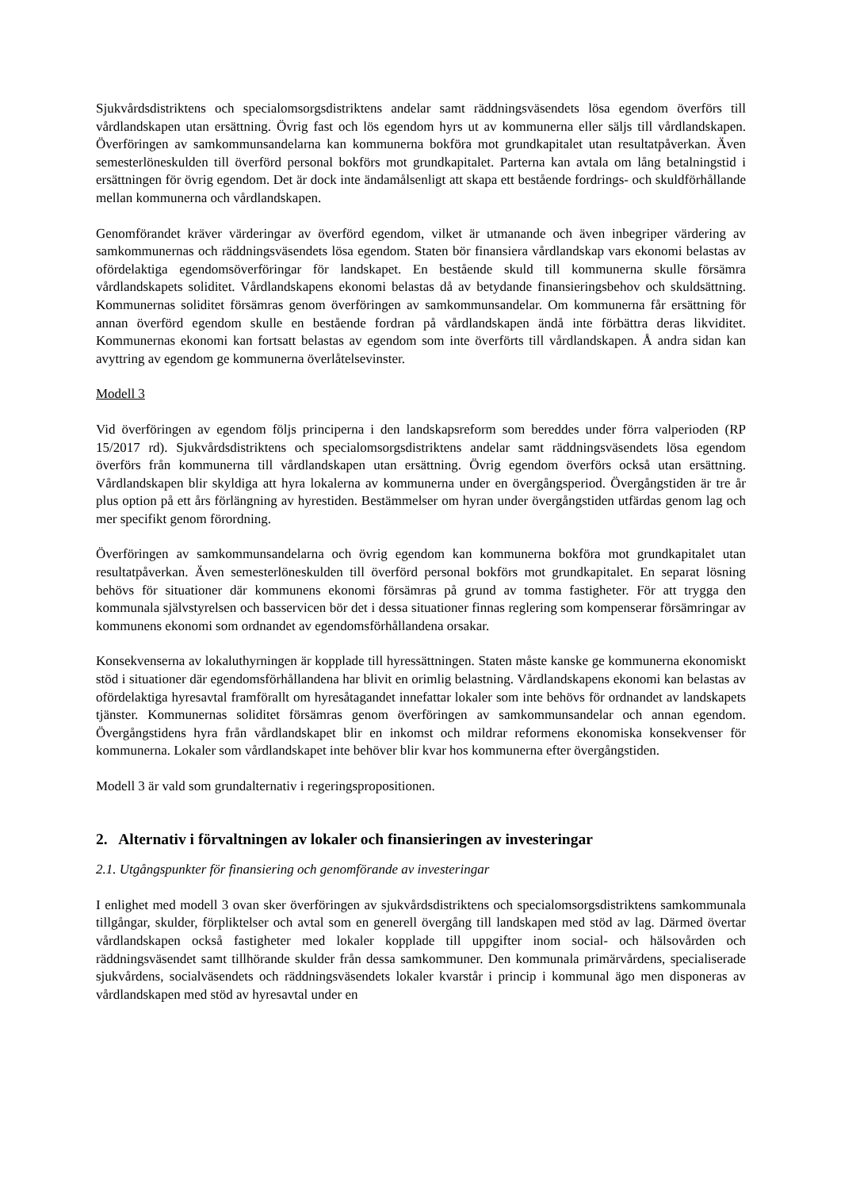Sjukvårdsdistriktens och specialomsorgsdistriktens andelar samt räddningsväsendets lösa egendom överförs till vårdlandskapen utan ersättning. Övrig fast och lös egendom hyrs ut av kommunerna eller säljs till vårdlandskapen. Överföringen av samkommunsandelarna kan kommunerna bokföra mot grundkapitalet utan resultatpåverkan. Även semesterlöneskulden till överförd personal bokförs mot grundkapitalet. Parterna kan avtala om lång betalningstid i ersättningen för övrig egendom. Det är dock inte ändamålsenligt att skapa ett bestående fordrings- och skuldförhållande mellan kommunerna och vårdlandskapen.
Genomförandet kräver värderingar av överförd egendom, vilket är utmanande och även inbegriper värdering av samkommunernas och räddningsväsendets lösa egendom. Staten bör finansiera vårdlandskap vars ekonomi belastas av ofördelaktiga egendomsöverföringar för landskapet. En bestående skuld till kommunerna skulle försämra vårdlandskapets soliditet. Vårdlandskapens ekonomi belastas då av betydande finansieringsbehov och skuldsättning. Kommunernas soliditet försämras genom överföringen av samkommunsandelar. Om kommunerna får ersättning för annan överförd egendom skulle en bestående fordran på vårdlandskapen ändå inte förbättra deras likviditet. Kommunernas ekonomi kan fortsatt belastas av egendom som inte överförts till vårdlandskapen. Å andra sidan kan avyttring av egendom ge kommunerna överlåtelsevinster.
Modell 3
Vid överföringen av egendom följs principerna i den landskapsreform som bereddes under förra valperioden (RP 15/2017 rd). Sjukvårdsdistriktens och specialomsorgsdistriktens andelar samt räddningsväsendets lösa egendom överförs från kommunerna till vårdlandskapen utan ersättning. Övrig egendom överförs också utan ersättning. Vårdlandskapen blir skyldiga att hyra lokalerna av kommunerna under en övergångsperiod. Övergångstiden är tre år plus option på ett års förlängning av hyrestiden. Bestämmelser om hyran under övergångstiden utfärdas genom lag och mer specifikt genom förordning.
Överföringen av samkommunsandelarna och övrig egendom kan kommunerna bokföra mot grundkapitalet utan resultatpåverkan. Även semesterlöneskulden till överförd personal bokförs mot grundkapitalet. En separat lösning behövs för situationer där kommunens ekonomi försämras på grund av tomma fastigheter. För att trygga den kommunala självstyrelsen och basservicen bör det i dessa situationer finnas reglering som kompenserar försämringar av kommunens ekonomi som ordnandet av egendomsförhållandena orsakar.
Konsekvenserna av lokaluthyrningen är kopplade till hyressättningen. Staten måste kanske ge kommunerna ekonomiskt stöd i situationer där egendomsförhållandena har blivit en orimlig belastning. Vårdlandskapens ekonomi kan belastas av ofördelaktiga hyresavtal framförallt om hyresåtagandet innefattar lokaler som inte behövs för ordnandet av landskapets tjänster. Kommunernas soliditet försämras genom överföringen av samkommunsandelar och annan egendom. Övergångstidens hyra från vårdlandskapet blir en inkomst och mildrar reformens ekonomiska konsekvenser för kommunerna. Lokaler som vårdlandskapet inte behöver blir kvar hos kommunerna efter övergångstiden.
Modell 3 är vald som grundalternativ i regeringspropositionen.
2. Alternativ i förvaltningen av lokaler och finansieringen av investeringar
2.1. Utgångspunkter för finansiering och genomförande av investeringar
I enlighet med modell 3 ovan sker överföringen av sjukvårdsdistriktens och specialomsorgsdistriktens samkommunala tillgångar, skulder, förpliktelser och avtal som en generell övergång till landskapen med stöd av lag. Därmed övertar vårdlandskapen också fastigheter med lokaler kopplade till uppgifter inom social- och hälsovården och räddningsväsendet samt tillhörande skulder från dessa samkommuner. Den kommunala primärvårdens, specialiserade sjukvårdens, socialväsendets och räddningsväsendets lokaler kvarstår i princip i kommunal ägo men disponeras av vårdlandskapen med stöd av hyresavtal under en